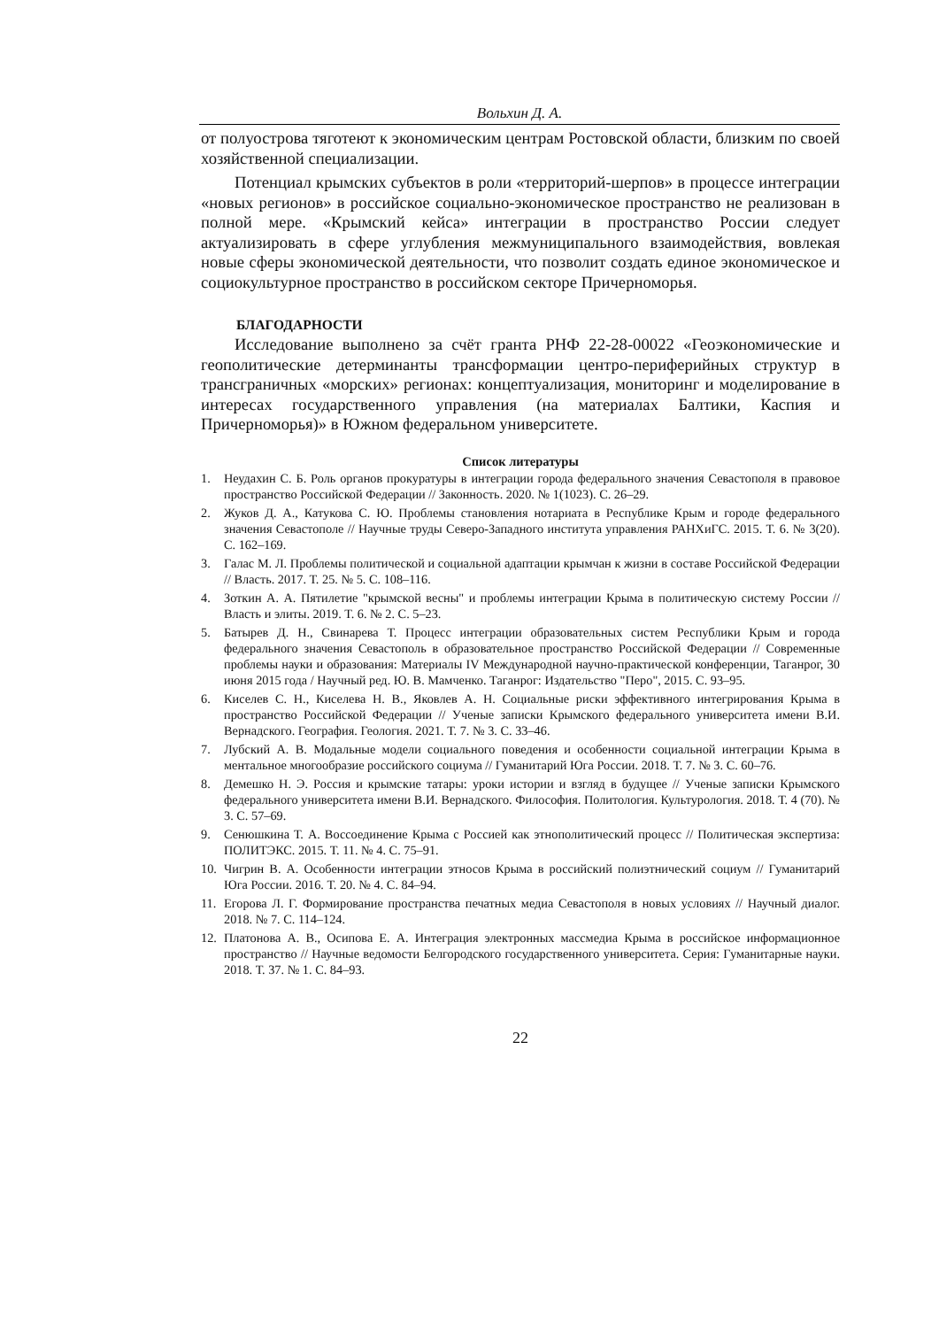Вольхин Д. А.
от полуострова тяготеют к экономическим центрам Ростовской области, близким по своей хозяйственной специализации.
Потенциал крымских субъектов в роли «территорий-шерпов» в процессе интеграции «новых регионов» в российское социально-экономическое пространство не реализован в полной мере. «Крымский кейса» интеграции в пространство России следует актуализировать в сфере углубления межмуниципального взаимодействия, вовлекая новые сферы экономической деятельности, что позволит создать единое экономическое и социокультурное пространство в российском секторе Причерноморья.
БЛАГОДАРНОСТИ
Исследование выполнено за счёт гранта РНФ 22-28-00022 «Геоэкономические и геополитические детерминанты трансформации центро-периферийных структур в трансграничных «морских» регионах: концептуализация, мониторинг и моделирование в интересах государственного управления (на материалах Балтики, Каспия и Причерноморья)» в Южном федеральном университете.
Список литературы
1. Неудахин С. Б. Роль органов прокуратуры в интеграции города федерального значения Севастополя в правовое пространство Российской Федерации // Законность. 2020. № 1(1023). С. 26–29.
2. Жуков Д. А., Катукова С. Ю. Проблемы становления нотариата в Республике Крым и городе федерального значения Севастополе // Научные труды Северо-Западного института управления РАНХиГС. 2015. Т. 6. № 3(20). С. 162–169.
3. Галас М. Л. Проблемы политической и социальной адаптации крымчан к жизни в составе Российской Федерации // Власть. 2017. Т. 25. № 5. С. 108–116.
4. Зоткин А. А. Пятилетие "крымской весны" и проблемы интеграции Крыма в политическую систему России // Власть и элиты. 2019. Т. 6. № 2. С. 5–23.
5. Батырев Д. Н., Свинарева Т. Процесс интеграции образовательных систем Республики Крым и города федерального значения Севастополь в образовательное пространство Российской Федерации // Современные проблемы науки и образования: Материалы IV Международной научно-практической конференции, Таганрог, 30 июня 2015 года / Научный ред. Ю. В. Мамченко. Таганрог: Издательство "Перо", 2015. С. 93–95.
6. Киселев С. Н., Киселева Н. В., Яковлев А. Н. Социальные риски эффективного интегрирования Крыма в пространство Российской Федерации // Ученые записки Крымского федерального университета имени В.И. Вернадского. География. Геология. 2021. Т. 7. № 3. С. 33–46.
7. Лубский А. В. Модальные модели социального поведения и особенности социальной интеграции Крыма в ментальное многообразие российского социума // Гуманитарий Юга России. 2018. Т. 7. № 3. С. 60–76.
8. Демешко Н. Э. Россия и крымские татары: уроки истории и взгляд в будущее // Ученые записки Крымского федерального университета имени В.И. Вернадского. Философия. Политология. Культурология. 2018. Т. 4 (70). № 3. С. 57–69.
9. Сенюшкина Т. А. Воссоединение Крыма с Россией как этнополитический процесс // Политическая экспертиза: ПОЛИТЭКС. 2015. Т. 11. № 4. С. 75–91.
10. Чигрин В. А. Особенности интеграции этносов Крыма в российский полиэтнический социум // Гуманитарий Юга России. 2016. Т. 20. № 4. С. 84–94.
11. Егорова Л. Г. Формирование пространства печатных медиа Севастополя в новых условиях // Научный диалог. 2018. № 7. С. 114–124.
12. Платонова А. В., Осипова Е. А. Интеграция электронных массмедиа Крыма в российское информационное пространство // Научные ведомости Белгородского государственного университета. Серия: Гуманитарные науки. 2018. Т. 37. № 1. С. 84–93.
22